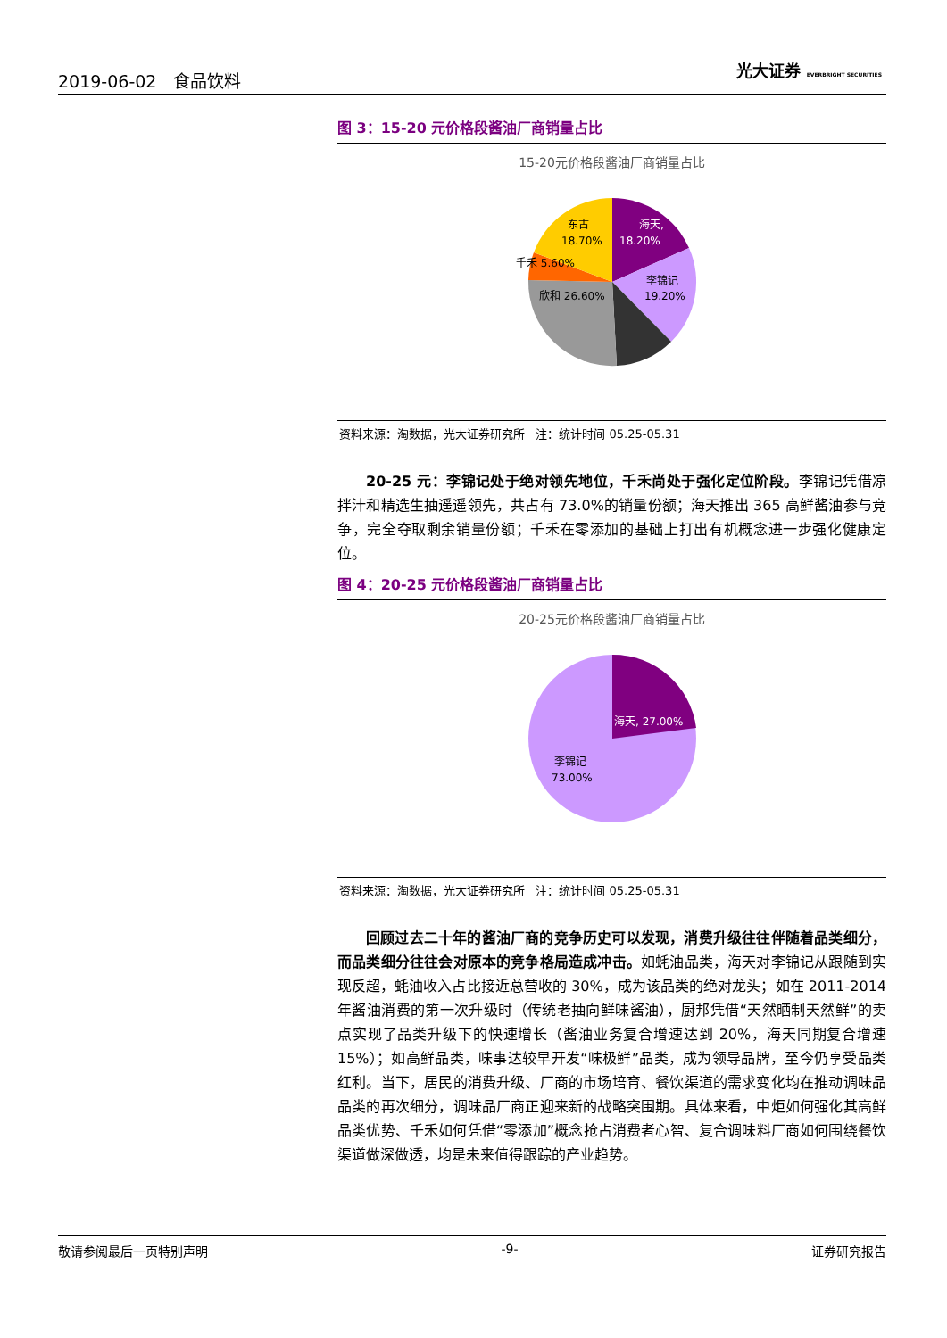2019-06-02 食品饮料 光大证券 EVERBRIGHT SECURITIES
图 3：15-20 元价格段酱油厂商销量占比
15-20元价格段酱油厂商销量占比
海天,
18.20%
东古
18.70%
千禾 5.60%
欣和 26.60%
李锦记
19.20%
资料来源：淘数据，光大证券研究所 注：统计时间 05.25-05.31
20-25 元：李锦记处于绝对领先地位，千禾尚处于强化定位阶段。李锦记凭借凉拌汁和精选生抽遥遥领先，共占有 73.0%的销量份额；海天推出 365 高鲜酱油参与竞争，完全夺取剩余销量份额；千禾在零添加的基础上打出有机概念进一步强化健康定位。
图 4：20-25 元价格段酱油厂商销量占比
20-25元价格段酱油厂商销量占比
海天, 27.00%
李锦记
73.00%
资料来源：淘数据，光大证券研究所 注：统计时间 05.25-05.31
回顾过去二十年的酱油厂商的竞争历史可以发现，消费升级往往伴随着品类细分，而品类细分往往会对原本的竞争格局造成冲击。如蚝油品类，海天对李锦记从跟随到实现反超，蚝油收入占比接近总营收的 30%，成为该品类的绝对龙头；如在 2011-2014 年酱油消费的第一次升级时（传统老抽向鲜味酱油），厨邦凭借“天然晒制天然鲜”的卖点实现了品类升级下的快速增长（酱油业务复合增速达到 20%，海天同期复合增速 15%）；如高鲜品类，味事达较早开发“味极鲜”品类，成为领导品牌，至今仍享受品类红利。当下，居民的消费升级、厂商的市场培育、餐饮渠道的需求变化均在推动调味品品类的再次细分，调味品厂商正迎来新的战略突围期。具体来看，中炬如何强化其高鲜品类优势、千禾如何凭借“零添加”概念抢占消费者心智、复合调味料厂商如何围绕餐饮渠道做深做透，均是未来值得跟踪的产业趋势。
敬请参阅最后一页特别声明 -9- 证券研究报告